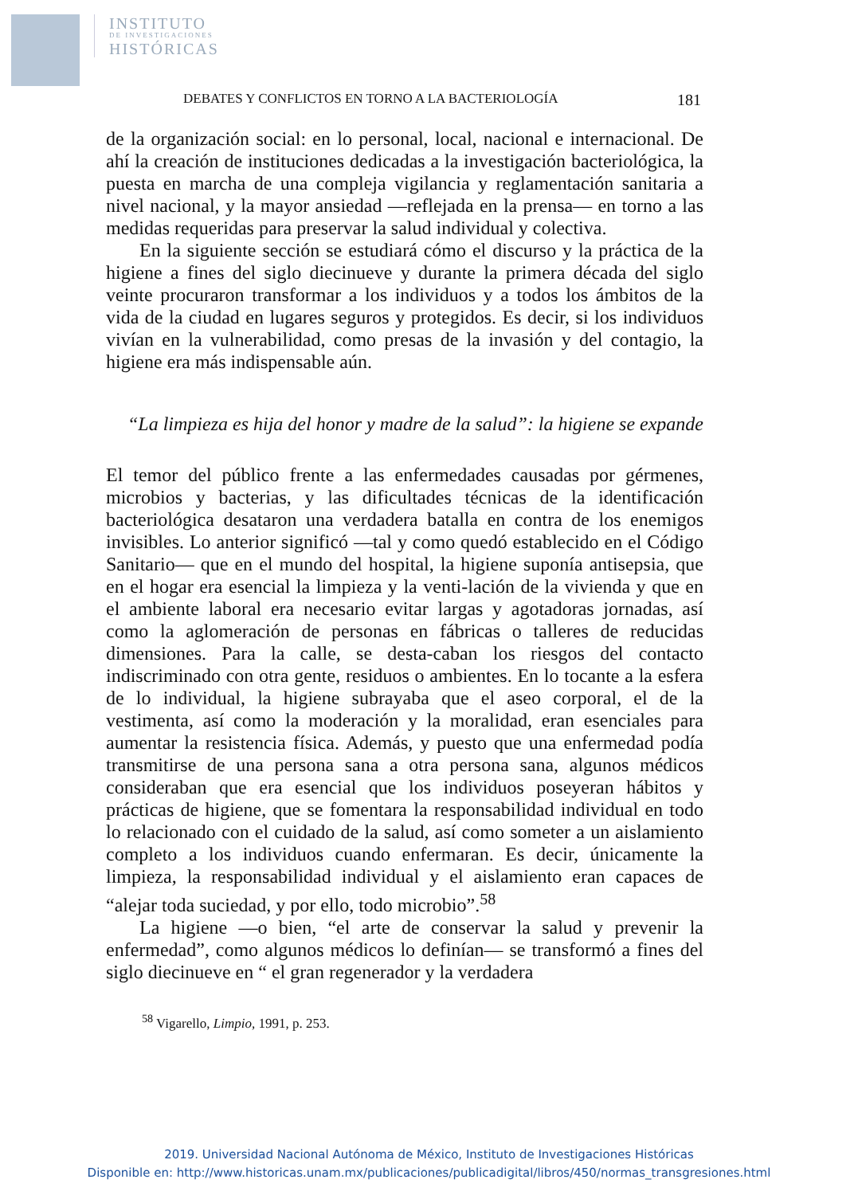INSTITUTO
DE INVESTIGACIONES
HISTÓRICAS
DEBATES Y CONFLICTOS EN TORNO A LA BACTERIOLOGÍA 181
de la organización social: en lo personal, local, nacional e internacional. De ahí la creación de instituciones dedicadas a la investigación bacteriológica, la puesta en marcha de una compleja vigilancia y reglamentación sanitaria a nivel nacional, y la mayor ansiedad —reflejada en la prensa— en torno a las medidas requeridas para preservar la salud individual y colectiva.
En la siguiente sección se estudiará cómo el discurso y la práctica de la higiene a fines del siglo diecinueve y durante la primera década del siglo veinte procuraron transformar a los individuos y a todos los ámbitos de la vida de la ciudad en lugares seguros y protegidos. Es decir, si los individuos vivían en la vulnerabilidad, como presas de la invasión y del contagio, la higiene era más indispensable aún.
“La limpieza es hija del honor y madre de la salud”: la higiene se expande
El temor del público frente a las enfermedades causadas por gérmenes, microbios y bacterias, y las dificultades técnicas de la identificación bacteriológica desataron una verdadera batalla en contra de los enemigos invisibles. Lo anterior significó —tal y como quedó establecido en el Código Sanitario— que en el mundo del hospital, la higiene suponía antisepsia, que en el hogar era esencial la limpieza y la venti-lación de la vivienda y que en el ambiente laboral era necesario evitar largas y agotadoras jornadas, así como la aglomeración de personas en fábricas o talleres de reducidas dimensiones. Para la calle, se desta-caban los riesgos del contacto indiscriminado con otra gente, residuos o ambientes. En lo tocante a la esfera de lo individual, la higiene subrayaba que el aseo corporal, el de la vestimenta, así como la moderación y la moralidad, eran esenciales para aumentar la resistencia física. Además, y puesto que una enfermedad podía transmitirse de una persona sana a otra persona sana, algunos médicos consideraban que era esencial que los individuos poseyeran hábitos y prácticas de higiene, que se fomentara la responsabilidad individual en todo lo relacionado con el cuidado de la salud, así como someter a un aislamiento completo a los individuos cuando enfermaran. Es decir, únicamente la limpieza, la responsabilidad individual y el aislamiento eran capaces de “alejar toda suciedad, y por ello, todo microbio”.<sup>58</sup>
La higiene —o bien, “el arte de conservar la salud y prevenir la enfermedad”, como algunos médicos lo definían— se transformó a fines del siglo diecinueve en “ el gran regenerador y la verdadera
<sup>58</sup> Vigarello, Limpio, 1991, p. 253.
2019. Universidad Nacional Autónoma de México, Instituto de Investigaciones Históricas
Disponible en: http://www.historicas.unam.mx/publicaciones/publicadigital/libros/450/normas_transgresiones.html